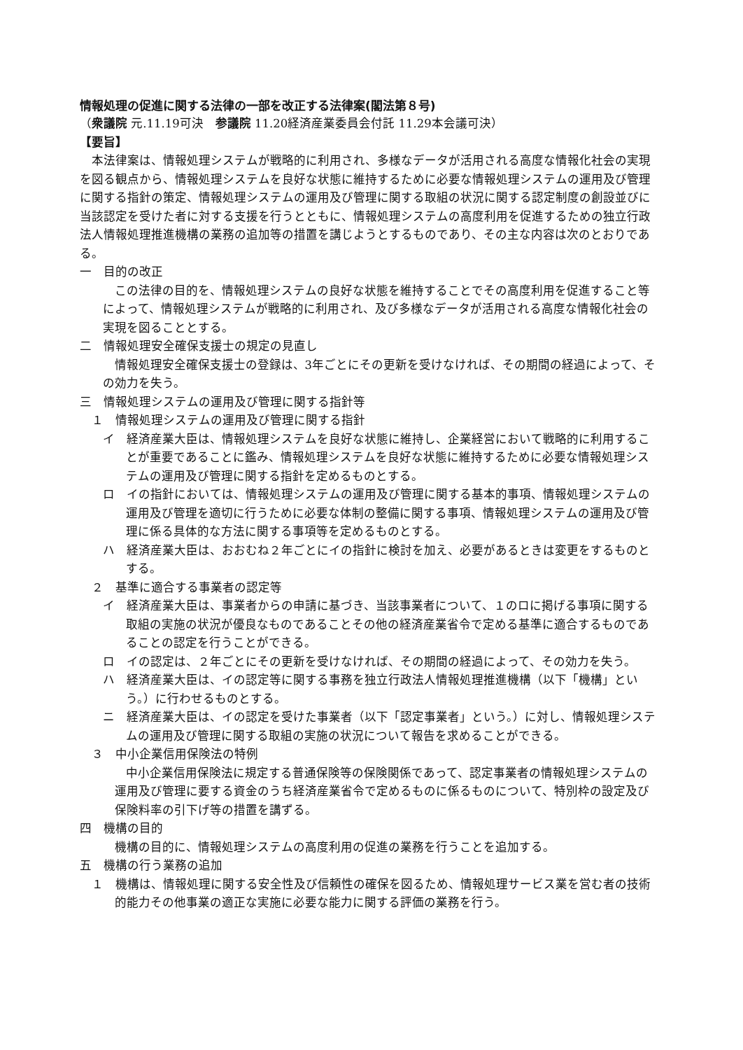情報処理の促進に関する法律の一部を改正する法律案(閣法第８号)
（衆議院 元.11.19可決　参議院 11.20経済産業委員会付託 11.29本会議可決）
【要旨】
本法律案は、情報処理システムが戦略的に利用され、多様なデータが活用される高度な情報化社会の実現を図る観点から、情報処理システムを良好な状態に維持するために必要な情報処理システムの運用及び管理に関する指針の策定、情報処理システムの運用及び管理に関する取組の状況に関する認定制度の創設並びに当該認定を受けた者に対する支援を行うとともに、情報処理システムの高度利用を促進するための独立行政法人情報処理推進機構の業務の追加等の措置を講じようとするものであり、その主な内容は次のとおりである。
一　目的の改正
この法律の目的を、情報処理システムの良好な状態を維持することでその高度利用を促進すること等によって、情報処理システムが戦略的に利用され、及び多様なデータが活用される高度な情報化社会の実現を図ることとする。
二　情報処理安全確保支援士の規定の見直し
情報処理安全確保支援士の登録は、3年ごとにその更新を受けなければ、その期間の経過によって、その効力を失う。
三　情報処理システムの運用及び管理に関する指針等
１　情報処理システムの運用及び管理に関する指針
イ　経済産業大臣は、情報処理システムを良好な状態に維持し、企業経営において戦略的に利用することが重要であることに鑑み、情報処理システムを良好な状態に維持するために必要な情報処理システムの運用及び管理に関する指針を定めるものとする。
ロ　イの指針においては、情報処理システムの運用及び管理に関する基本的事項、情報処理システムの運用及び管理を適切に行うために必要な体制の整備に関する事項、情報処理システムの運用及び管理に係る具体的な方法に関する事項等を定めるものとする。
ハ　経済産業大臣は、おおむね２年ごとにイの指針に検討を加え、必要があるときは変更をするものとする。
２　基準に適合する事業者の認定等
イ　経済産業大臣は、事業者からの申請に基づき、当該事業者について、１のロに掲げる事項に関する取組の実施の状況が優良なものであることその他の経済産業省令で定める基準に適合するものであることの認定を行うことができる。
ロ　イの認定は、２年ごとにその更新を受けなければ、その期間の経過によって、その効力を失う。
ハ　経済産業大臣は、イの認定等に関する事務を独立行政法人情報処理推進機構（以下「機構」という。）に行わせるものとする。
ニ　経済産業大臣は、イの認定を受けた事業者（以下「認定事業者」という。）に対し、情報処理システムの運用及び管理に関する取組の実施の状況について報告を求めることができる。
３　中小企業信用保険法の特例
中小企業信用保険法に規定する普通保険等の保険関係であって、認定事業者の情報処理システムの運用及び管理に要する資金のうち経済産業省令で定めるものに係るものについて、特別枠の設定及び保険料率の引下げ等の措置を講ずる。
四　機構の目的
機構の目的に、情報処理システムの高度利用の促進の業務を行うことを追加する。
五　機構の行う業務の追加
１　機構は、情報処理に関する安全性及び信頼性の確保を図るため、情報処理サービス業を営む者の技術的能力その他事業の適正な実施に必要な能力に関する評価の業務を行う。